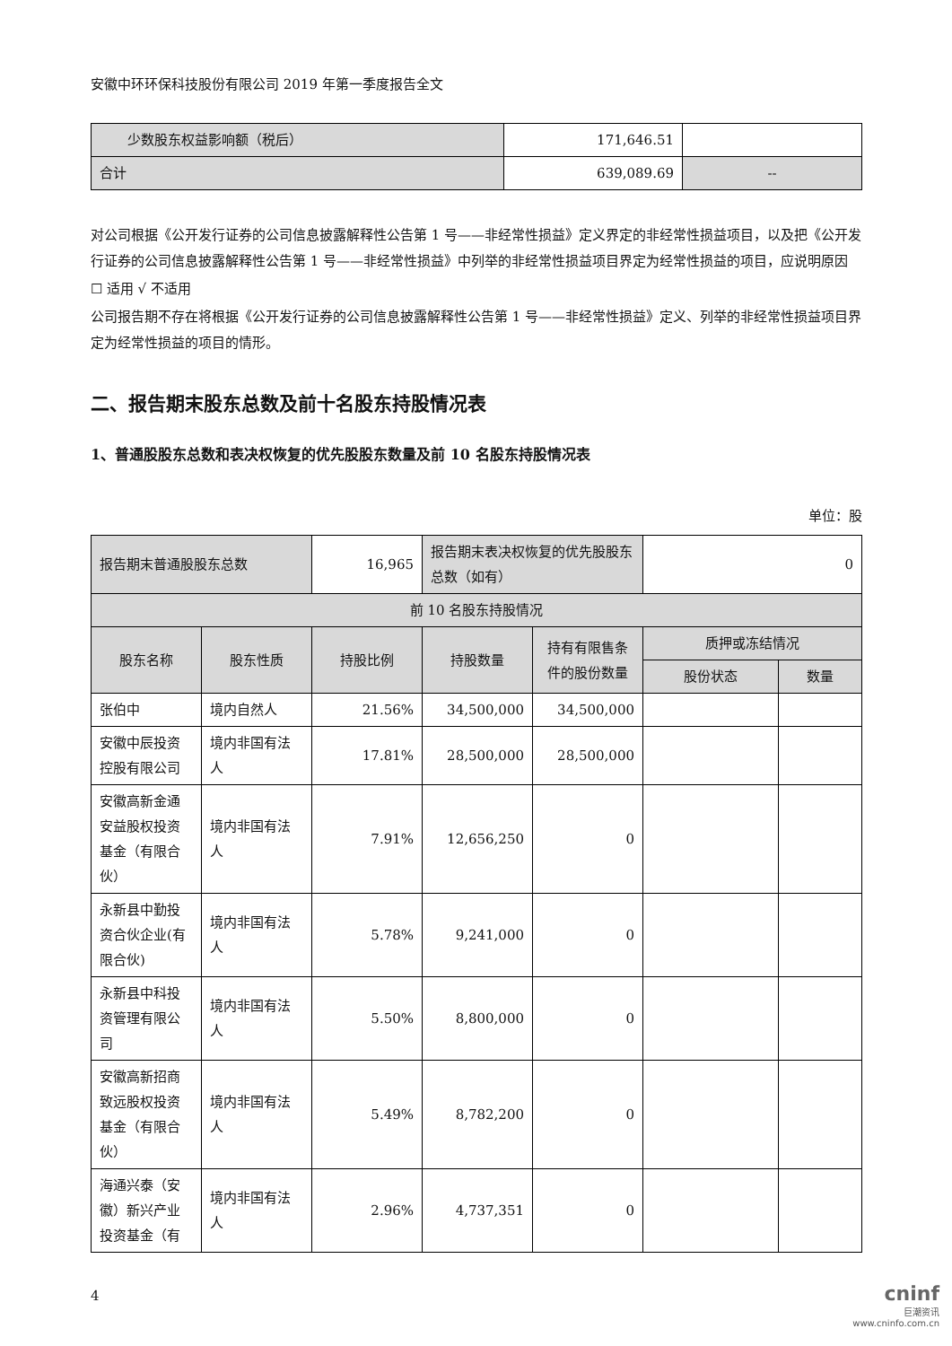安徽中环环保科技股份有限公司 2019 年第一季度报告全文
| 少数股东权益影响额（税后） | 171,646.51 | |
| 合计 | 639,089.69 | -- |
对公司根据《公开发行证券的公司信息披露解释性公告第 1 号——非经常性损益》定义界定的非经常性损益项目，以及把《公开发行证券的公司信息披露解释性公告第 1 号——非经常性损益》中列举的非经常性损益项目界定为经常性损益的项目，应说明原因
☐ 适用 √ 不适用
公司报告期不存在将根据《公开发行证券的公司信息披露解释性公告第 1 号——非经常性损益》定义、列举的非经常性损益项目界定为经常性损益的项目的情形。
二、报告期末股东总数及前十名股东持股情况表
1、普通股股东总数和表决权恢复的优先股股东数量及前 10 名股东持股情况表
单位：股
| 报告期末普通股股东总数 | | 16,965 | 报告期末表决权恢复的优先股股东总数（如有） | | 0 | |
| 前 10 名股东持股情况 | | | | | | |
| 股东名称 | 股东性质 | 持股比例 | 持股数量 | 持有有限售条件的股份数量 | 质押或冻结情况 | |
| | | | | | 股份状态 | 数量 |
| 张伯中 | 境内自然人 | 21.56% | 34,500,000 | 34,500,000 | | |
| 安徽中辰投资控股有限公司 | 境内非国有法人 | 17.81% | 28,500,000 | 28,500,000 | | |
| 安徽高新金通安益股权投资基金（有限合伙） | 境内非国有法人 | 7.91% | 12,656,250 | 0 | | |
| 永新县中勤投资合伙企业(有限合伙) | 境内非国有法人 | 5.78% | 9,241,000 | 0 | | |
| 永新县中科投资管理有限公司 | 境内非国有法人 | 5.50% | 8,800,000 | 0 | | |
| 安徽高新招商致远股权投资基金（有限合伙） | 境内非国有法人 | 5.49% | 8,782,200 | 0 | | |
| 海通兴泰（安徽）新兴产业投资基金（有 | 境内非国有法人 | 2.96% | 4,737,351 | 0 | | |
4
cninf
巨潮资讯
www.cninfo.com.cn